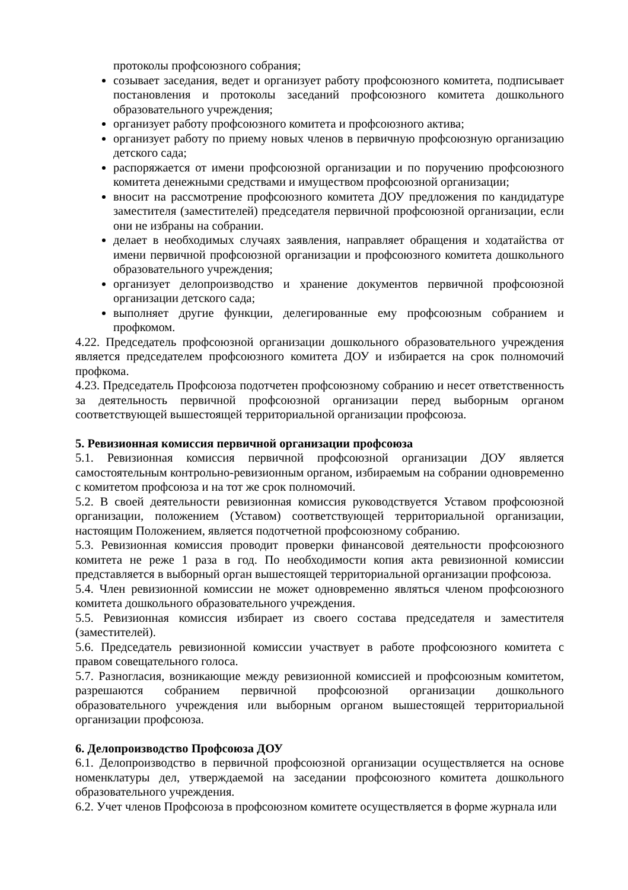протоколы профсоюзного собрания;
созывает заседания, ведет и организует работу профсоюзного комитета, подписывает постановления и протоколы заседаний профсоюзного комитета дошкольного образовательного учреждения;
организует работу профсоюзного комитета и профсоюзного актива;
организует работу по приему новых членов в первичную профсоюзную организацию детского сада;
распоряжается от имени профсоюзной организации и по поручению профсоюзного комитета денежными средствами и имуществом профсоюзной организации;
вносит на рассмотрение профсоюзного комитета ДОУ предложения по кандидатуре заместителя (заместителей) председателя первичной профсоюзной организации, если они не избраны на собрании.
делает в необходимых случаях заявления, направляет обращения и ходатайства от имени первичной профсоюзной организации и профсоюзного комитета дошкольного образовательного учреждения;
организует делопроизводство и хранение документов первичной профсоюзной организации детского сада;
выполняет другие функции, делегированные ему профсоюзным собранием и профкомом.
4.22. Председатель профсоюзной организации дошкольного образовательного учреждения является председателем профсоюзного комитета ДОУ и избирается на срок полномочий профкома.
4.23. Председатель Профсоюза подотчетен профсоюзному собранию и несет ответственность за деятельность первичной профсоюзной организации перед выборным органом соответствующей вышестоящей территориальной организации профсоюза.
5. Ревизионная комиссия первичной организации профсоюза
5.1. Ревизионная комиссия первичной профсоюзной организации ДОУ является самостоятельным контрольно-ревизионным органом, избираемым на собрании одновременно с комитетом профсоюза и на тот же срок полномочий.
5.2. В своей деятельности ревизионная комиссия руководствуется Уставом профсоюзной организации, положением (Уставом) соответствующей территориальной организации, настоящим Положением, является подотчетной профсоюзному собранию.
5.3. Ревизионная комиссия проводит проверки финансовой деятельности профсоюзного комитета не реже 1 раза в год. По необходимости копия акта ревизионной комиссии представляется в выборный орган вышестоящей территориальной организации профсоюза.
5.4. Член ревизионной комиссии не может одновременно являться членом профсоюзного комитета дошкольного образовательного учреждения.
5.5. Ревизионная комиссия избирает из своего состава председателя и заместителя (заместителей).
5.6. Председатель ревизионной комиссии участвует в работе профсоюзного комитета с правом совещательного голоса.
5.7. Разногласия, возникающие между ревизионной комиссией и профсоюзным комитетом, разрешаются собранием первичной профсоюзной организации дошкольного образовательного учреждения или выборным органом вышестоящей территориальной организации профсоюза.
6. Делопроизводство Профсоюза ДОУ
6.1. Делопроизводство в первичной профсоюзной организации осуществляется на основе номенклатуры дел, утверждаемой на заседании профсоюзного комитета дошкольного образовательного учреждения.
6.2. Учет членов Профсоюза в профсоюзном комитете осуществляется в форме журнала или